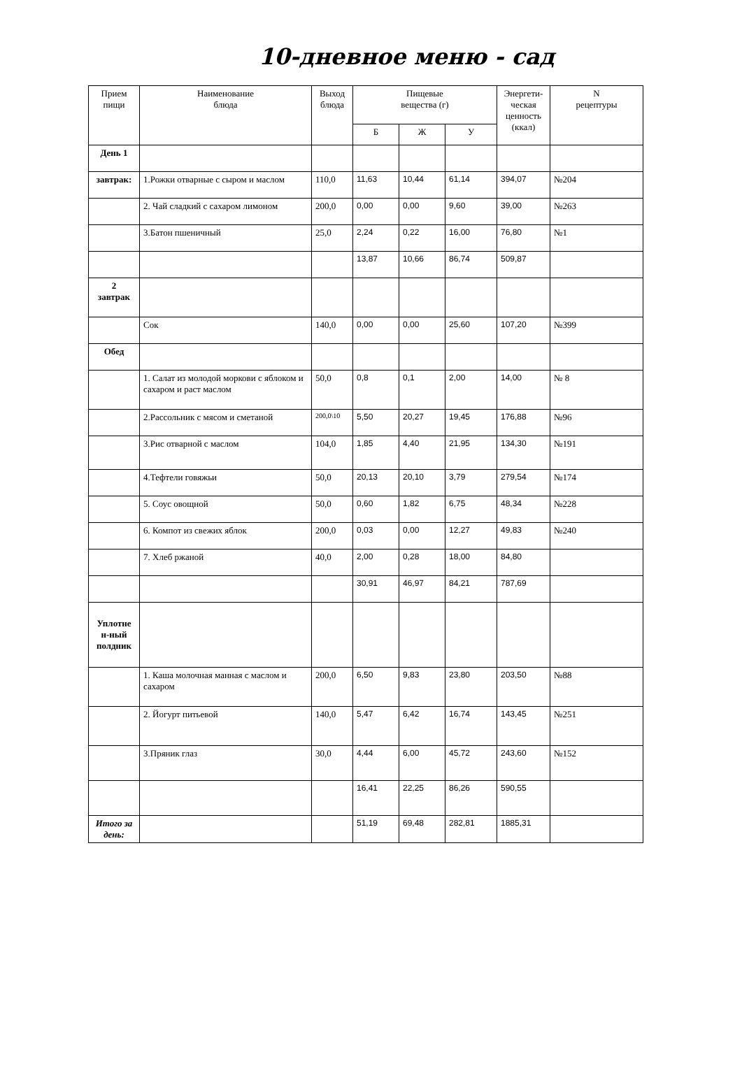10-дневное меню - сад
| Прием пищи | Наименование блюда | Выход блюда | Пищевые вещества (г) | | | Энергети- ческая ценность (ккал) | N рецептуры |
| --- | --- | --- | --- | --- | --- | --- | --- |
| | | | Б | Ж | У | | |
| День 1 | | | | | | | |
| завтрак: | 1.Рожки отварные с сыром и маслом | 110,0 | 11,63 | 10,44 | 61,14 | 394,07 | №204 |
| | 2. Чай сладкий с сахаром лимоном | 200,0 | 0,00 | 0,00 | 9,60 | 39,00 | №263 |
| | 3.Батон пшеничный | 25,0 | 2,24 | 0,22 | 16,00 | 76,80 | №1 |
| | | | 13,87 | 10,66 | 86,74 | 509,87 | |
| 2 завтрак | | | | | | | |
| | Сок | 140,0 | 0,00 | 0,00 | 25,60 | 107,20 | №399 |
| Обед | | | | | | | |
| | 1. Салат из молодой моркови с яблоком и сахаром и раст маслом | 50,0 | 0,8 | 0,1 | 2,00 | 14,00 | № 8 |
| | 2.Рассольник с мясом и сметаной | 200,0\10 | 5,50 | 20,27 | 19,45 | 176,88 | №96 |
| | 3.Рис отварной с маслом | 104,0 | 1,85 | 4,40 | 21,95 | 134,30 | №191 |
| | 4.Тефтели говяжьи | 50,0 | 20,13 | 20,10 | 3,79 | 279,54 | №174 |
| | 5. Соус овощной | 50,0 | 0,60 | 1,82 | 6,75 | 48,34 | №228 |
| | 6. Компот из свежих яблок | 200,0 | 0,03 | 0,00 | 12,27 | 49,83 | №240 |
| | 7. Хлеб ржаной | 40,0 | 2,00 | 0,28 | 18,00 | 84,80 | |
| | | | 30,91 | 46,97 | 84,21 | 787,69 | |
| Уплотне н-ный полдник | | | | | | | |
| | 1. Каша молочная манная с маслом и сахаром | 200,0 | 6,50 | 9,83 | 23,80 | 203,50 | №88 |
| | 2. Йогурт питьевой | 140,0 | 5,47 | 6,42 | 16,74 | 143,45 | №251 |
| | 3.Пряник глаз | 30,0 | 4,44 | 6,00 | 45,72 | 243,60 | №152 |
| | | | 16,41 | 22,25 | 86,26 | 590,55 | |
| Итого за день: | | | 51,19 | 69,48 | 282,81 | 1885,31 | |